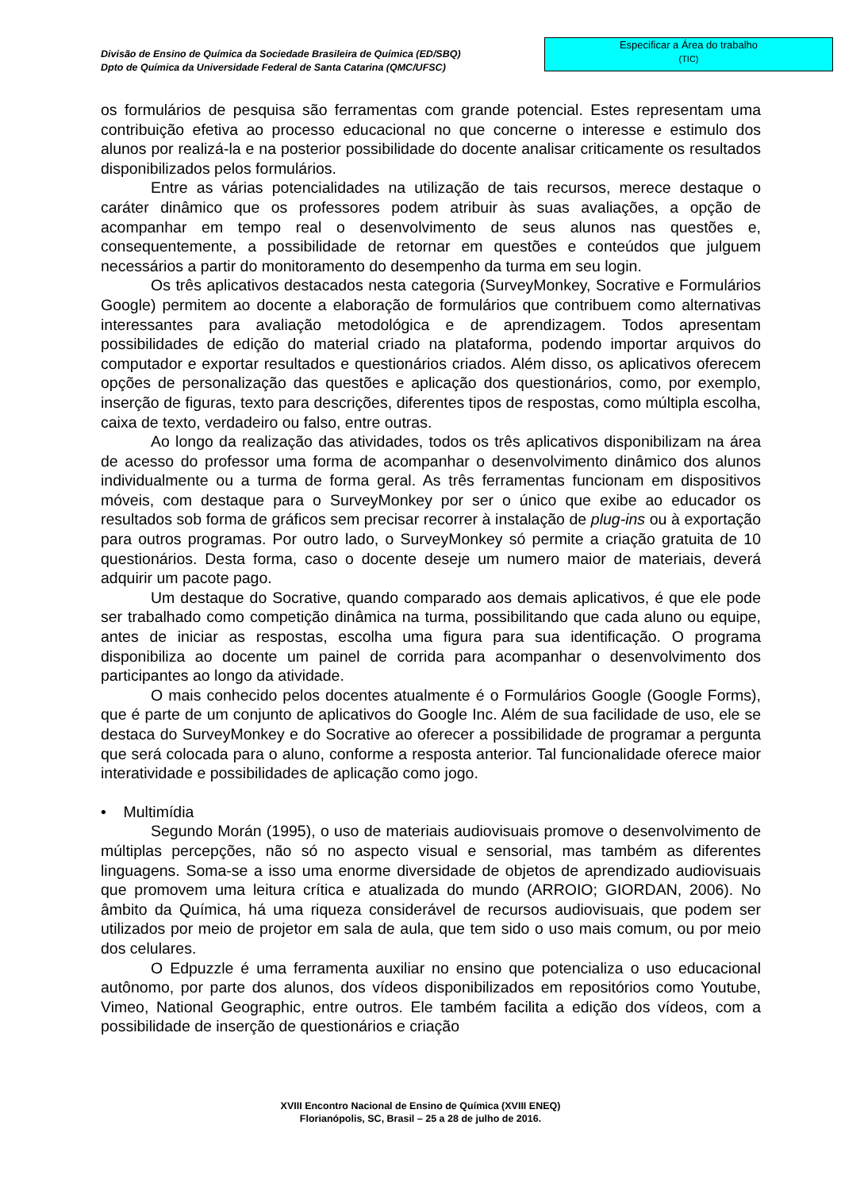Divisão de Ensino de Química da Sociedade Brasileira de Química (ED/SBQ)
Dpto de Química da Universidade Federal de Santa Catarina (QMC/UFSC)
Especificar a Área do trabalho
(TIC)
os formulários de pesquisa são ferramentas com grande potencial. Estes representam uma contribuição efetiva ao processo educacional no que concerne o interesse e estimulo dos alunos por realizá-la e na posterior possibilidade do docente analisar criticamente os resultados disponibilizados pelos formulários.
Entre as várias potencialidades na utilização de tais recursos, merece destaque o caráter dinâmico que os professores podem atribuir às suas avaliações, a opção de acompanhar em tempo real o desenvolvimento de seus alunos nas questões e, consequentemente, a possibilidade de retornar em questões e conteúdos que julguem necessários a partir do monitoramento do desempenho da turma em seu login.
Os três aplicativos destacados nesta categoria (SurveyMonkey, Socrative e Formulários Google) permitem ao docente a elaboração de formulários que contribuem como alternativas interessantes para avaliação metodológica e de aprendizagem. Todos apresentam possibilidades de edição do material criado na plataforma, podendo importar arquivos do computador e exportar resultados e questionários criados. Além disso, os aplicativos oferecem opções de personalização das questões e aplicação dos questionários, como, por exemplo, inserção de figuras, texto para descrições, diferentes tipos de respostas, como múltipla escolha, caixa de texto, verdadeiro ou falso, entre outras.
Ao longo da realização das atividades, todos os três aplicativos disponibilizam na área de acesso do professor uma forma de acompanhar o desenvolvimento dinâmico dos alunos individualmente ou a turma de forma geral. As três ferramentas funcionam em dispositivos móveis, com destaque para o SurveyMonkey por ser o único que exibe ao educador os resultados sob forma de gráficos sem precisar recorrer à instalação de plug-ins ou à exportação para outros programas. Por outro lado, o SurveyMonkey só permite a criação gratuita de 10 questionários. Desta forma, caso o docente deseje um numero maior de materiais, deverá adquirir um pacote pago.
Um destaque do Socrative, quando comparado aos demais aplicativos, é que ele pode ser trabalhado como competição dinâmica na turma, possibilitando que cada aluno ou equipe, antes de iniciar as respostas, escolha uma figura para sua identificação. O programa disponibiliza ao docente um painel de corrida para acompanhar o desenvolvimento dos participantes ao longo da atividade.
O mais conhecido pelos docentes atualmente é o Formulários Google (Google Forms), que é parte de um conjunto de aplicativos do Google Inc. Além de sua facilidade de uso, ele se destaca do SurveyMonkey e do Socrative ao oferecer a possibilidade de programar a pergunta que será colocada para o aluno, conforme a resposta anterior. Tal funcionalidade oferece maior interatividade e possibilidades de aplicação como jogo.
• Multimídia
Segundo Morán (1995), o uso de materiais audiovisuais promove o desenvolvimento de múltiplas percepções, não só no aspecto visual e sensorial, mas também as diferentes linguagens. Soma-se a isso uma enorme diversidade de objetos de aprendizado audiovisuais que promovem uma leitura crítica e atualizada do mundo (ARROIO; GIORDAN, 2006). No âmbito da Química, há uma riqueza considerável de recursos audiovisuais, que podem ser utilizados por meio de projetor em sala de aula, que tem sido o uso mais comum, ou por meio dos celulares.
O Edpuzzle é uma ferramenta auxiliar no ensino que potencializa o uso educacional autônomo, por parte dos alunos, dos vídeos disponibilizados em repositórios como Youtube, Vimeo, National Geographic, entre outros. Ele também facilita a edição dos vídeos, com a possibilidade de inserção de questionários e criação
XVIII Encontro Nacional de Ensino de Química (XVIII ENEQ)
Florianópolis, SC, Brasil – 25 a 28 de julho de 2016.